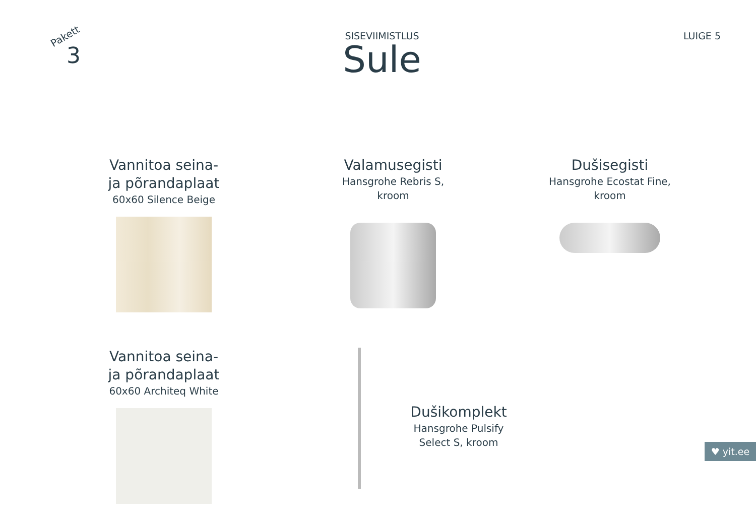Pakett
3
SISEVIIMISTLUS
Sule
LUIGE 5
Vannitoa seina-
ja põrandaplaat
60x60 Silence Beige
Valamusegisti
Hansgrohe Rebris S,
kroom
Dušisegisti
Hansgrohe Ecostat Fine,
kroom
Vannitoa seina-
ja põrandaplaat
60x60 Architeq White
Dušikomplekt
Hansgrohe Pulsify
Select S, kroom
♥ yit.ee